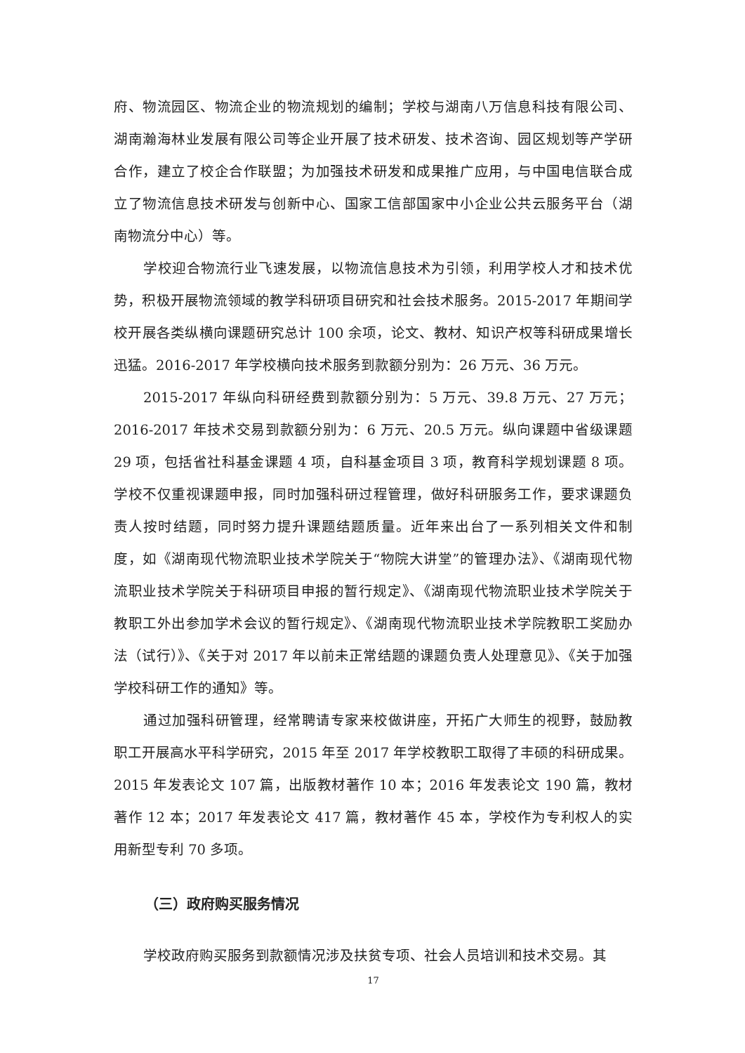府、物流园区、物流企业的物流规划的编制；学校与湖南八万信息科技有限公司、湖南瀚海林业发展有限公司等企业开展了技术研发、技术咨询、园区规划等产学研合作，建立了校企合作联盟；为加强技术研发和成果推广应用，与中国电信联合成立了物流信息技术研发与创新中心、国家工信部国家中小企业公共云服务平台（湖南物流分中心）等。
学校迎合物流行业飞速发展，以物流信息技术为引领，利用学校人才和技术优势，积极开展物流领域的教学科研项目研究和社会技术服务。2015-2017 年期间学校开展各类纵横向课题研究总计 100 余项，论文、教材、知识产权等科研成果增长迅猛。2016-2017 年学校横向技术服务到款额分别为：26 万元、36 万元。
2015-2017 年纵向科研经费到款额分别为：5 万元、39.8 万元、27 万元；2016-2017 年技术交易到款额分别为：6 万元、20.5 万元。纵向课题中省级课题 29 项，包括省社科基金课题 4 项，自科基金项目 3 项，教育科学规划课题 8 项。学校不仅重视课题申报，同时加强科研过程管理，做好科研服务工作，要求课题负责人按时结题，同时努力提升课题结题质量。近年来出台了一系列相关文件和制度，如《湖南现代物流职业技术学院关于“物院大讲堂”的管理办法》、《湖南现代物流职业技术学院关于科研项目申报的暂行规定》、《湖南现代物流职业技术学院关于教职工外出参加学术会议的暂行规定》、《湖南现代物流职业技术学院教职工奖励办法（试行）》、《关于对 2017 年以前未正常结题的课题负责人处理意见》、《关于加强学校科研工作的通知》等。
通过加强科研管理，经常聘请专家来校做讲座，开拓广大师生的视野，鼓励教职工开展高水平科学研究，2015 年至 2017 年学校教职工取得了丰硕的科研成果。2015 年发表论文 107 篇，出版教材著作 10 本；2016 年发表论文 190 篇，教材著作 12 本；2017 年发表论文 417 篇，教材著作 45 本，学校作为专利权人的实用新型专利 70 多项。
（三）政府购买服务情况
学校政府购买服务到款额情况涉及扶贫专项、社会人员培训和技术交易。其
17